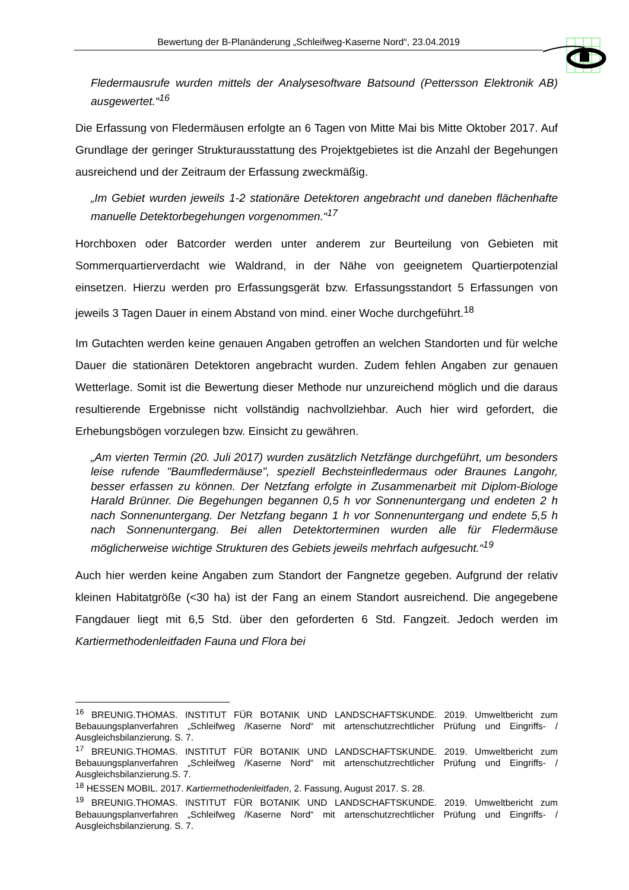Bewertung der B-Planänderung „Schleifweg-Kaserne Nord“, 23.04.2019
Fledermausrufe wurden mittels der Analysesoftware Batsound (Pettersson Elektronik AB) ausgewertet.“<sup>16</sup>
Die Erfassung von Fledermäusen erfolgte an 6 Tagen von Mitte Mai bis Mitte Oktober 2017. Auf Grundlage der geringer Strukturausstattung des Projektgebietes ist die Anzahl der Begehungen ausreichend und der Zeitraum der Erfassung zweckmäßig.
„Im Gebiet wurden jeweils 1-2 stationäre Detektoren angebracht und daneben flächenhafte manuelle Detektorbegehungen vorgenommen.“<sup>17</sup>
Horchboxen oder Batcorder werden unter anderem zur Beurteilung von Gebieten mit Sommerquartierverdacht wie Waldrand, in der Nähe von geeignetem Quartierpotenzial einsetzen. Hierzu werden pro Erfassungsgerät bzw. Erfassungsstandort 5 Erfassungen von jeweils 3 Tagen Dauer in einem Abstand von mind. einer Woche durchgeführt.<sup>18</sup>
Im Gutachten werden keine genauen Angaben getroffen an welchen Standorten und für welche Dauer die stationären Detektoren angebracht wurden. Zudem fehlen Angaben zur genauen Wetterlage. Somit ist die Bewertung dieser Methode nur unzureichend möglich und die daraus resultierende Ergebnisse nicht vollständig nachvollziehbar. Auch hier wird gefordert, die Erhebungsbögen vorzulegen bzw. Einsicht zu gewähren.
„Am vierten Termin (20. Juli 2017) wurden zusätzlich Netzfänge durchgeführt, um besonders leise rufende "Baumfledermäuse", speziell Bechsteinfledermaus oder Braunes Langohr, besser erfassen zu können. Der Netzfang erfolgte in Zusammenarbeit mit Diplom-Biologe Harald Brünner. Die Begehungen begannen 0,5 h vor Sonnenuntergang und endeten 2 h nach Sonnenuntergang. Der Netzfang begann 1 h vor Sonnenuntergang und endete 5,5 h nach Sonnenuntergang. Bei allen Detektorterminen wurden alle für Fledermäuse möglicherweise wichtige Strukturen des Gebiets jeweils mehrfach aufgesucht.“<sup>19</sup>
Auch hier werden keine Angaben zum Standort der Fangnetze gegeben. Aufgrund der relativ kleinen Habitatgröße (<30 ha) ist der Fang an einem Standort ausreichend. Die angegebene Fangdauer liegt mit 6,5 Std. über den geforderten 6 Std. Fangzeit. Jedoch werden im Kartiermethodenleitfaden Fauna und Flora bei
<sup>16</sup> BREUNIG.THOMAS. INSTITUT FÜR BOTANIK UND LANDSCHAFTSKUNDE. 2019. Umweltbericht zum Bebauungsplanverfahren „Schleifweg /Kaserne Nord“ mit artenschutzrechtlicher Prüfung und Eingriffs- / Ausgleichsbilanzierung. S. 7.
<sup>17</sup> BREUNIG.THOMAS. INSTITUT FÜR BOTANIK UND LANDSCHAFTSKUNDE. 2019. Umweltbericht zum Bebauungsplanverfahren „Schleifweg /Kaserne Nord“ mit artenschutzrechtlicher Prüfung und Eingriffs- / Ausgleichsbilanzierung.S. 7.
<sup>18</sup> HESSEN MOBIL. 2017. Kartiermethodenleitfaden, 2. Fassung, August 2017. S. 28.
<sup>19</sup> BREUNIG.THOMAS. INSTITUT FÜR BOTANIK UND LANDSCHAFTSKUNDE. 2019. Umweltbericht zum Bebauungsplanverfahren „Schleifweg /Kaserne Nord“ mit artenschutzrechtlicher Prüfung und Eingriffs- / Ausgleichsbilanzierung. S. 7.